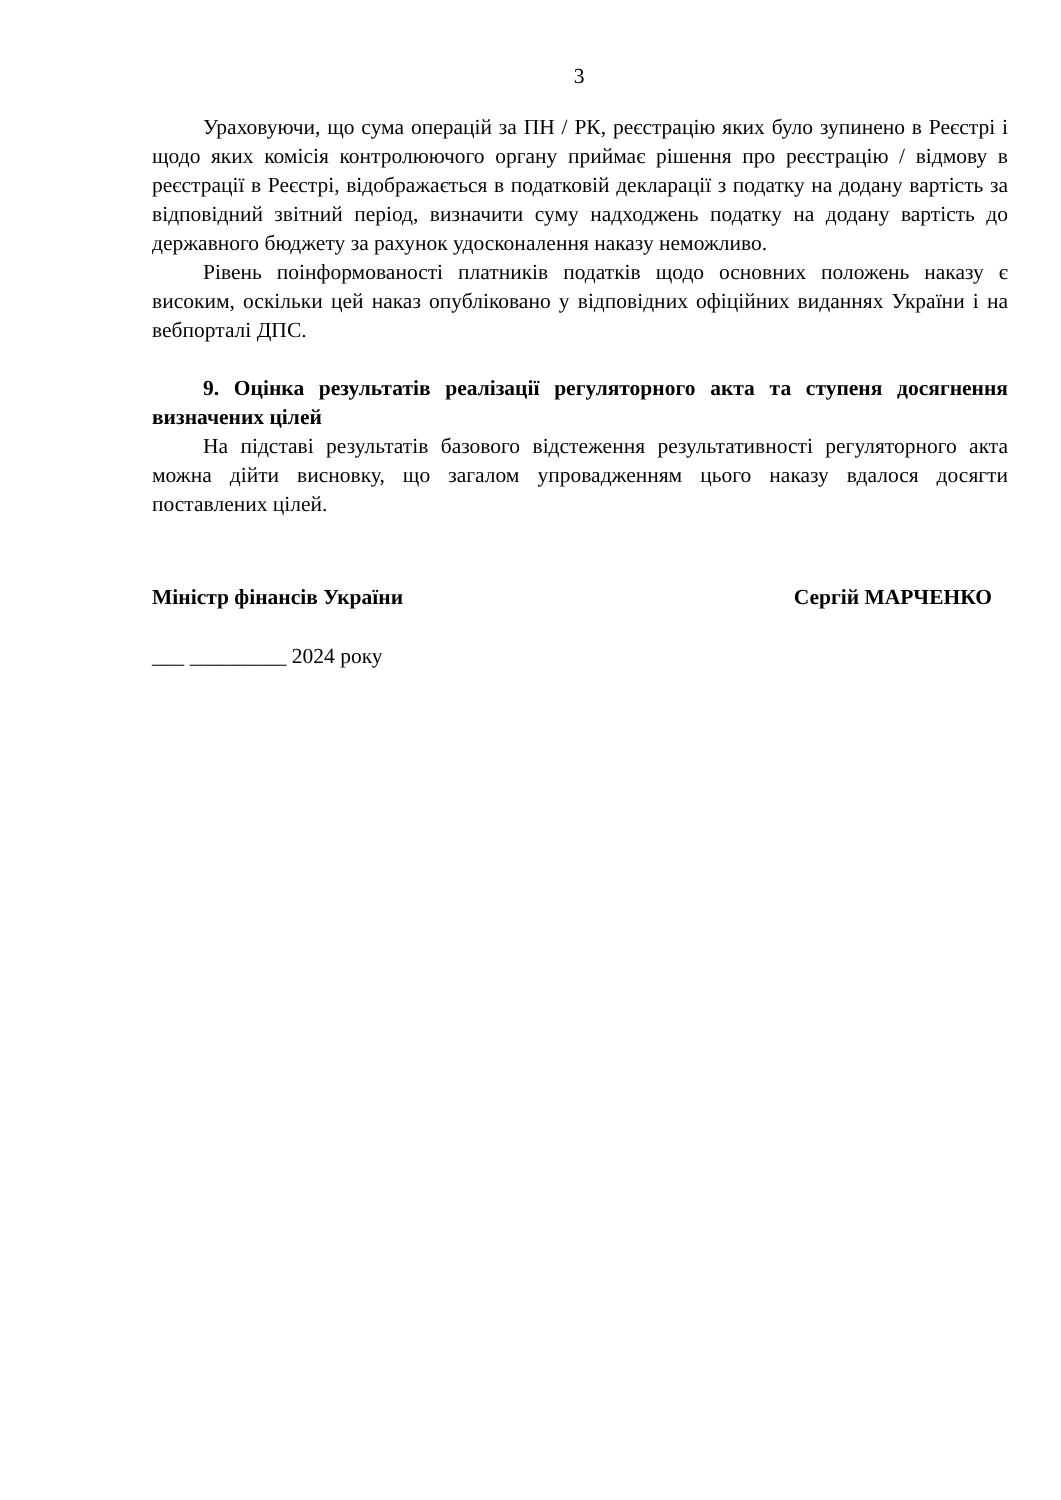3
Ураховуючи, що сума операцій за ПН / РК, реєстрацію яких було зупинено в Реєстрі і щодо яких комісія контролюючого органу приймає рішення про реєстрацію / відмову в реєстрації в Реєстрі, відображається в податковій декларації з податку на додану вартість за відповідний звітний період, визначити суму надходжень податку на додану вартість до державного бюджету за рахунок удосконалення наказу неможливо.
Рівень поінформованості платників податків щодо основних положень наказу є високим, оскільки цей наказ опубліковано у відповідних офіційних виданнях України і на вебпорталі ДПС.
9. Оцінка результатів реалізації регуляторного акта та ступеня досягнення визначених цілей
На підставі результатів базового відстеження результативності регуляторного акта можна дійти висновку, що загалом упровадженням цього наказу вдалося досягти поставлених цілей.
Міністр фінансів України Сергій МАРЧЕНКО
___ _________ 2024 року